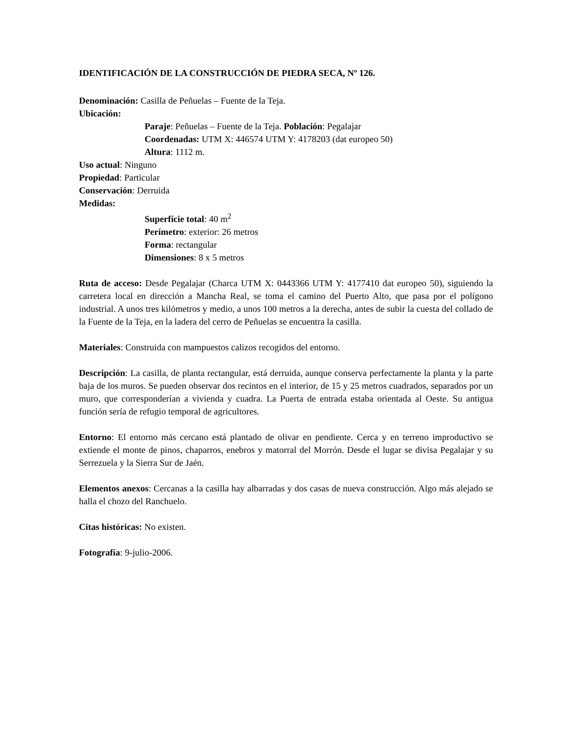IDENTIFICACIÓN DE LA CONSTRUCCIÓN DE PIEDRA SECA, Nº 126.
Denominación: Casilla de Peñuelas – Fuente de la Teja.
Ubicación:
Paraje: Peñuelas – Fuente de la Teja. Población: Pegalajar
Coordenadas: UTM X: 446574 UTM Y: 4178203 (dat europeo 50)
Altura: 1112 m.
Uso actual: Ninguno
Propiedad: Particular
Conservación: Derruida
Medidas:
Superfície total: 40 m<sup>2</sup>
Perímetro: exterior: 26 metros
Forma: rectangular
Dimensiones: 8 x 5 metros
Ruta de acceso: Desde Pegalajar (Charca UTM X: 0443366 UTM Y: 4177410 dat europeo 50), siguiendo la carretera local en dirección a Mancha Real, se toma el camino del Puerto Alto, que pasa por el polígono industrial. A unos tres kilómetros y medio, a unos 100 metros a la derecha, antes de subir la cuesta del collado de la Fuente de la Teja, en la ladera del cerro de Peñuelas se encuentra la casilla.
Materiales: Construida con mampuestos calizos recogidos del entorno.
Descripción: La casilla, de planta rectangular, está derruida, aunque conserva perfectamente la planta y la parte baja de los muros. Se pueden observar dos recintos en el interior, de 15 y 25 metros cuadrados, separados por un muro, que corresponderían a vivienda y cuadra. La Puerta de entrada estaba orientada al Oeste. Su antigua función sería de refugio temporal de agricultores.
Entorno: El entorno más cercano está plantado de olivar en pendiente. Cerca y en terreno improductivo se extiende el monte de pinos, chaparros, enebros y matorral del Morrón. Desde el lugar se divisa Pegalajar y su Serrezuela y la Sierra Sur de Jaén.
Elementos anexos: Cercanas a la casilla hay albarradas y dos casas de nueva construcción. Algo más alejado se halla el chozo del Ranchuelo.
Citas históricas: No existen.
Fotografía: 9-julio-2006.